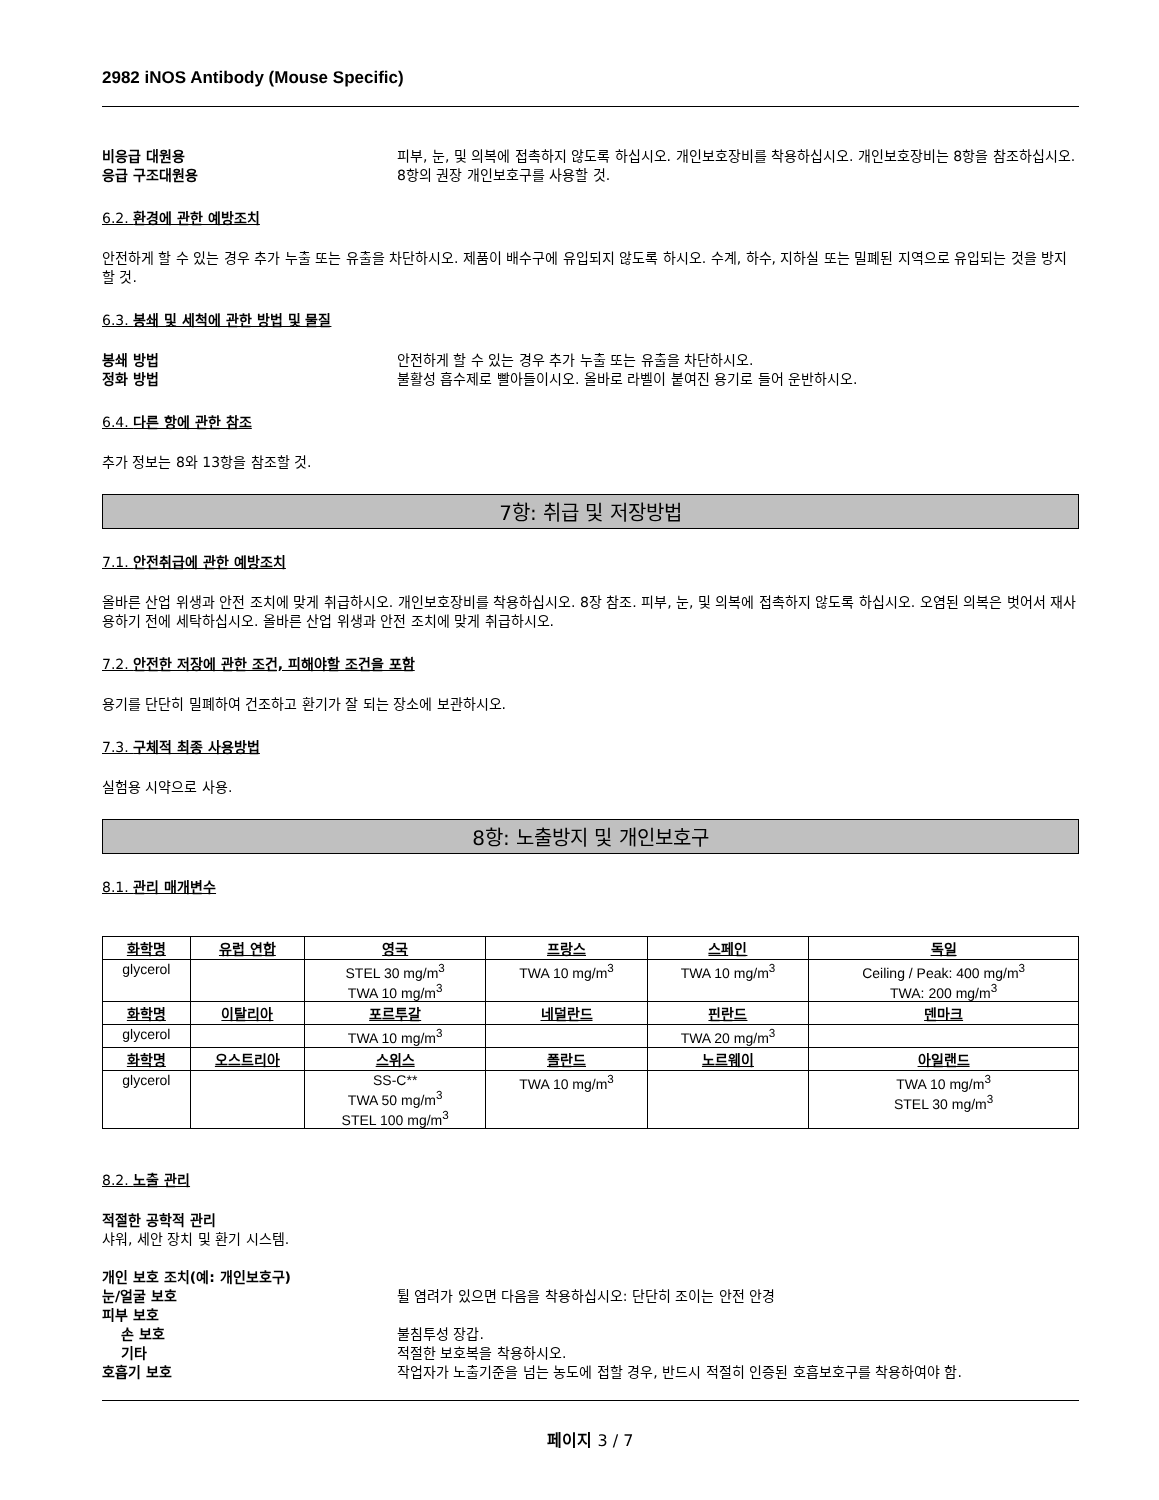2982 iNOS Antibody (Mouse Specific)
비응급 대원용 피부, 눈, 및 의복에 접촉하지 않도록 하십시오. 개인보호장비를 착용하십시오. 개인보호장비는 8항을 참조하십시오.
응급 구조대원용 8항의 권장 개인보호구를 사용할 것.
6.2. 환경에 관한 예방조치
안전하게 할 수 있는 경우 추가 누출 또는 유출을 차단하시오. 제품이 배수구에 유입되지 않도록 하시오. 수계, 하수, 지하실 또는 밀폐된 지역으로 유입되는 것을 방지할 것.
6.3. 봉쇄 및 세척에 관한 방법 및 물질
봉쇄 방법 안전하게 할 수 있는 경우 추가 누출 또는 유출을 차단하시오.
정화 방법 불활성 흡수제로 빨아들이시오. 올바로 라벨이 붙여진 용기로 들어 운반하시오.
6.4. 다른 항에 관한 참조
추가 정보는 8와 13항을 참조할 것.
7항: 취급 및 저장방법
7.1. 안전취급에 관한 예방조치
올바른 산업 위생과 안전 조치에 맞게 취급하시오. 개인보호장비를 착용하십시오. 8장 참조. 피부, 눈, 및 의복에 접촉하지 않도록 하십시오. 오염된 의복은 벗어서 재사용하기 전에 세탁하십시오. 올바른 산업 위생과 안전 조치에 맞게 취급하시오.
7.2. 안전한 저장에 관한 조건, 피해야할 조건을 포함
용기를 단단히 밀폐하여 건조하고 환기가 잘 되는 장소에 보관하시오.
7.3. 구체적 최종 사용방법
실험용 시약으로 사용.
8항: 노출방지 및 개인보호구
8.1. 관리 매개변수
| 화학명 | 유럽 연합 | 영국 | 프랑스 | 스페인 | 독일 |
| --- | --- | --- | --- | --- | --- |
| glycerol | | STEL 30 mg/m<sup>3</sup> TWA 10 mg/m<sup>3</sup> | TWA 10 mg/m<sup>3</sup> | TWA 10 mg/m<sup>3</sup> | Ceiling / Peak: 400 mg/m<sup>3</sup> TWA: 200 mg/m<sup>3</sup> |
| 화학명 | 이탈리아 | 포르투갈 | 네덜란드 | 핀란드 | 덴마크 |
| glycerol | | TWA 10 mg/m<sup>3</sup> | | TWA 20 mg/m<sup>3</sup> | |
| 화학명 | 오스트리아 | 스위스 | 폴란드 | 노르웨이 | 아일랜드 |
| glycerol | | SS-C** TWA 50 mg/m<sup>3</sup> STEL 100 mg/m<sup>3</sup> | TWA 10 mg/m<sup>3</sup> | | TWA 10 mg/m<sup>3</sup> STEL 30 mg/m<sup>3</sup> |
8.2. 노출 관리
적절한 공학적 관리
샤워, 세안 장치 및 환기 시스템.
개인 보호 조치(예: 개인보호구)
눈/얼굴 보호 튈 염려가 있으면 다음을 착용하십시오: 단단히 조이는 안전 안경
피부 보호
손 보호 불침투성 장갑.
기타 적절한 보호복을 착용하시오.
호흡기 보호 작업자가 노출기준을 넘는 농도에 접할 경우, 반드시 적절히 인증된 호흡보호구를 착용하여야 함.
페이지 3 / 7